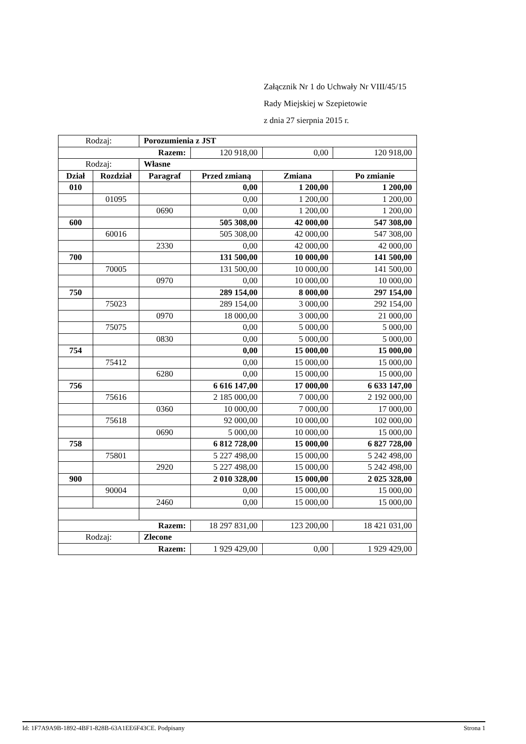Załącznik Nr 1 do Uchwały Nr VIII/45/15
Rady Miejskiej w Szepietowie
z dnia 27 sierpnia 2015 r.
| Rodzaj: | | Porozumienia z JST | | | |
| Razem: | | | 120 918,00 | 0,00 | 120 918,00 |
| Rodzaj: | | Własne | | | |
| Dział | Rozdział | Paragraf | Przed zmianą | Zmiana | Po zmianie |
| 010 | | | 0,00 | 1 200,00 | 1 200,00 |
| | 01095 | | 0,00 | 1 200,00 | 1 200,00 |
| | | 0690 | 0,00 | 1 200,00 | 1 200,00 |
| 600 | | | 505 308,00 | 42 000,00 | 547 308,00 |
| | 60016 | | 505 308,00 | 42 000,00 | 547 308,00 |
| | | 2330 | 0,00 | 42 000,00 | 42 000,00 |
| 700 | | | 131 500,00 | 10 000,00 | 141 500,00 |
| | 70005 | | 131 500,00 | 10 000,00 | 141 500,00 |
| | | 0970 | 0,00 | 10 000,00 | 10 000,00 |
| 750 | | | 289 154,00 | 8 000,00 | 297 154,00 |
| | 75023 | | 289 154,00 | 3 000,00 | 292 154,00 |
| | | 0970 | 18 000,00 | 3 000,00 | 21 000,00 |
| | 75075 | | 0,00 | 5 000,00 | 5 000,00 |
| | | 0830 | 0,00 | 5 000,00 | 5 000,00 |
| 754 | | | 0,00 | 15 000,00 | 15 000,00 |
| | 75412 | | 0,00 | 15 000,00 | 15 000,00 |
| | | 6280 | 0,00 | 15 000,00 | 15 000,00 |
| 756 | | | 6 616 147,00 | 17 000,00 | 6 633 147,00 |
| | 75616 | | 2 185 000,00 | 7 000,00 | 2 192 000,00 |
| | | 0360 | 10 000,00 | 7 000,00 | 17 000,00 |
| | 75618 | | 92 000,00 | 10 000,00 | 102 000,00 |
| | | 0690 | 5 000,00 | 10 000,00 | 15 000,00 |
| 758 | | | 6 812 728,00 | 15 000,00 | 6 827 728,00 |
| | 75801 | | 5 227 498,00 | 15 000,00 | 5 242 498,00 |
| | | 2920 | 5 227 498,00 | 15 000,00 | 5 242 498,00 |
| 900 | | | 2 010 328,00 | 15 000,00 | 2 025 328,00 |
| | 90004 | | 0,00 | 15 000,00 | 15 000,00 |
| | | 2460 | 0,00 | 15 000,00 | 15 000,00 |
| Razem: | | | 18 297 831,00 | 123 200,00 | 18 421 031,00 |
| Rodzaj: | | Zlecone | | | |
| Razem: | | | 1 929 429,00 | 0,00 | 1 929 429,00 |
Id: 1F7A9A9B-1892-4BF1-828B-63A1EE6F43CE. Podpisany Strona 1